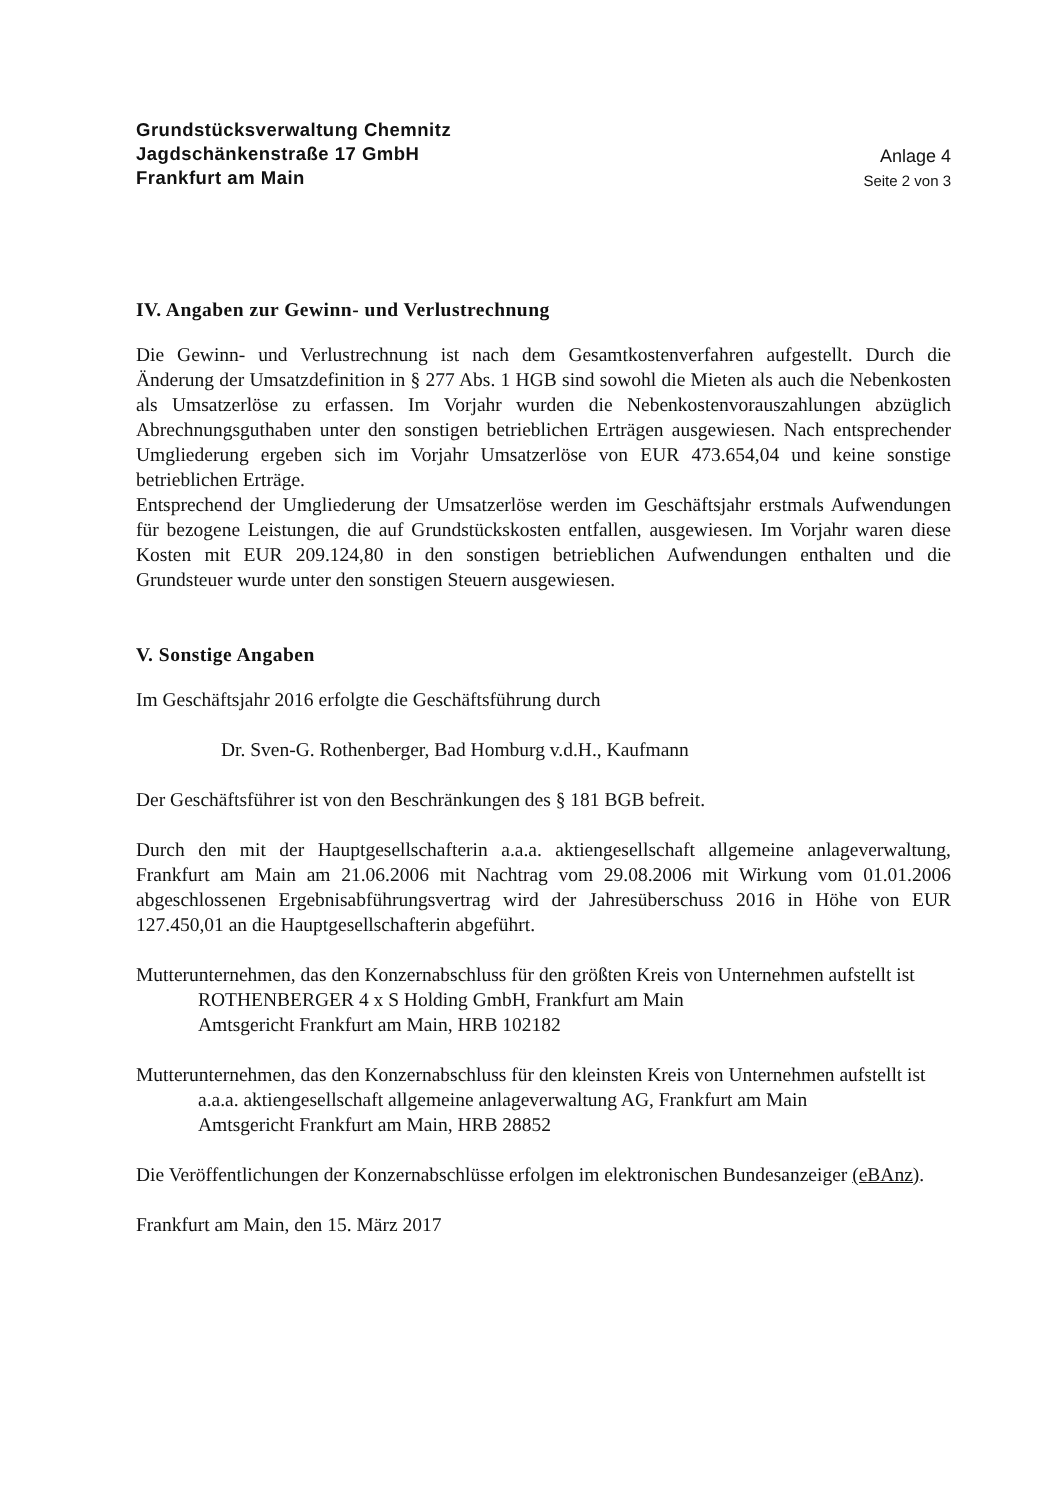Grundstücksverwaltung Chemnitz
Jagdschänkenstraße 17 GmbH
Frankfurt am Main
Anlage 4
Seite 2 von 3
IV. Angaben zur Gewinn- und Verlustrechnung
Die Gewinn- und Verlustrechnung ist nach dem Gesamtkostenverfahren aufgestellt. Durch die Änderung der Umsatzdefinition in § 277 Abs. 1 HGB sind sowohl die Mieten als auch die Nebenkosten als Umsatzerlöse zu erfassen. Im Vorjahr wurden die Nebenkostenvorauszahlungen abzüglich Abrechnungsguthaben unter den sonstigen betrieblichen Erträgen ausgewiesen. Nach entsprechender Umgliederung ergeben sich im Vorjahr Umsatzerlöse von EUR 473.654,04 und keine sonstige betrieblichen Erträge.
Entsprechend der Umgliederung der Umsatzerlöse werden im Geschäftsjahr erstmals Aufwendungen für bezogene Leistungen, die auf Grundstückskosten entfallen, ausgewiesen. Im Vorjahr waren diese Kosten mit EUR 209.124,80 in den sonstigen betrieblichen Aufwendungen enthalten und die Grundsteuer wurde unter den sonstigen Steuern ausgewiesen.
V. Sonstige Angaben
Im Geschäftsjahr 2016 erfolgte die Geschäftsführung durch
Dr. Sven-G. Rothenberger, Bad Homburg v.d.H., Kaufmann
Der Geschäftsführer ist von den Beschränkungen des § 181 BGB befreit.
Durch den mit der Hauptgesellschafterin a.a.a. aktiengesellschaft allgemeine anlageverwaltung, Frankfurt am Main am 21.06.2006 mit Nachtrag vom 29.08.2006 mit Wirkung vom 01.01.2006 abgeschlossenen Ergebnisabführungsvertrag wird der Jahresüberschuss 2016 in Höhe von EUR 127.450,01 an die Hauptgesellschafterin abgeführt.
Mutterunternehmen, das den Konzernabschluss für den größten Kreis von Unternehmen aufstellt ist
ROTHENBERGER 4 x S Holding GmbH, Frankfurt am Main
Amtsgericht Frankfurt am Main, HRB 102182
Mutterunternehmen, das den Konzernabschluss für den kleinsten Kreis von Unternehmen aufstellt ist
a.a.a. aktiengesellschaft allgemeine anlageverwaltung AG, Frankfurt am Main
Amtsgericht Frankfurt am Main, HRB 28852
Die Veröffentlichungen der Konzernabschlüsse erfolgen im elektronischen Bundesanzeiger (eBAnz).
Frankfurt am Main, den 15. März 2017